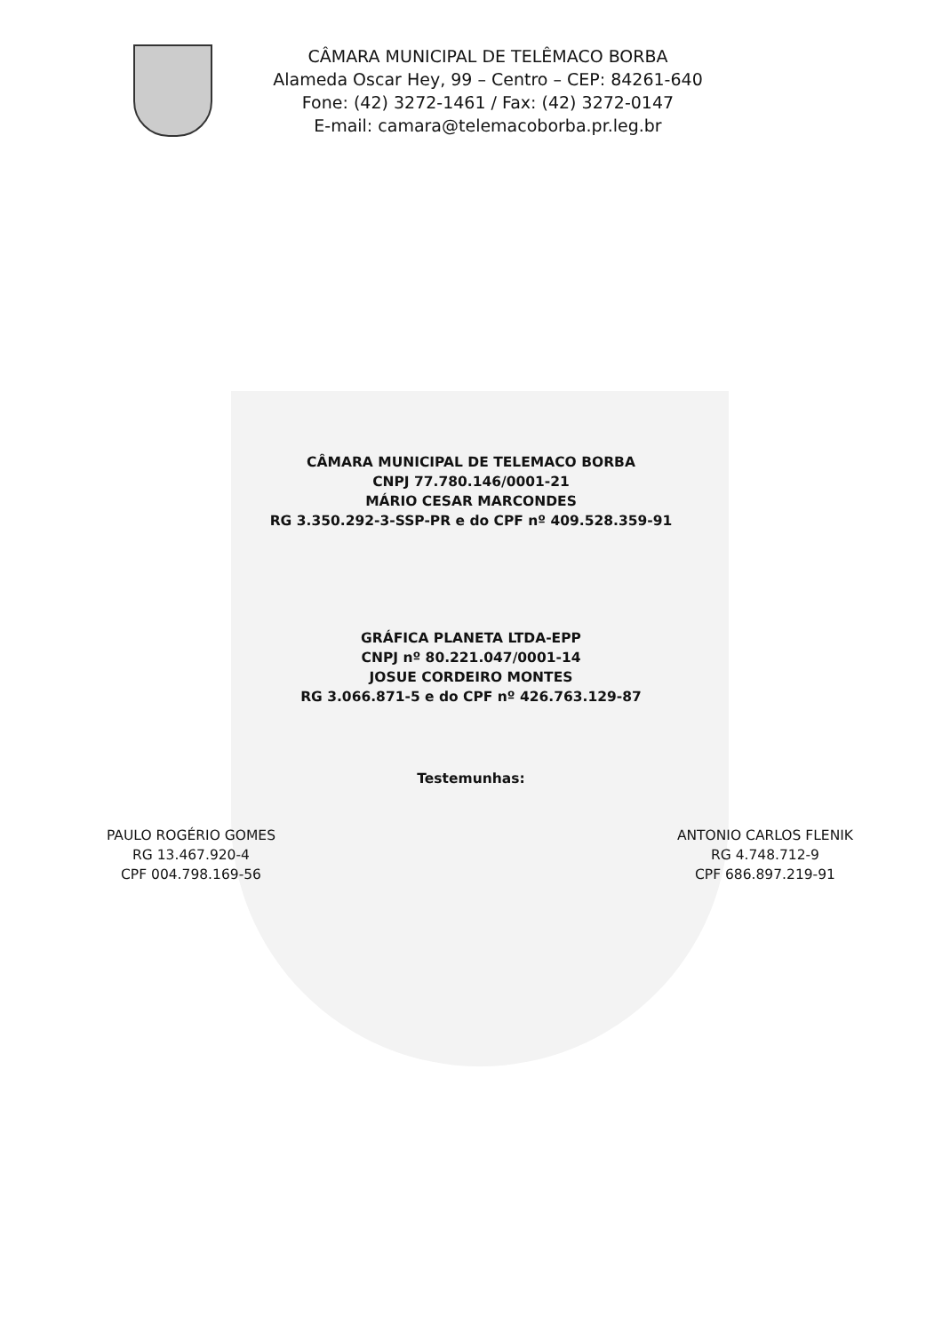CÂMARA MUNICIPAL DE TELÊMACO BORBA
Alameda Oscar Hey, 99 – Centro – CEP: 84261-640
Fone: (42) 3272-1461 / Fax: (42) 3272-0147
E-mail: camara@telemacoborba.pr.leg.br
CÂMARA MUNICIPAL DE TELEMACO BORBA
CNPJ 77.780.146/0001-21
MÁRIO CESAR MARCONDES
RG 3.350.292-3-SSP-PR e do CPF nº 409.528.359-91
GRÁFICA PLANETA LTDA-EPP
CNPJ nº 80.221.047/0001-14
JOSUE CORDEIRO MONTES
RG 3.066.871-5 e do CPF nº 426.763.129-87
Testemunhas:
PAULO ROGÉRIO GOMES
RG 13.467.920-4
CPF 004.798.169-56
ANTONIO CARLOS FLENIK
RG 4.748.712-9
CPF 686.897.219-91